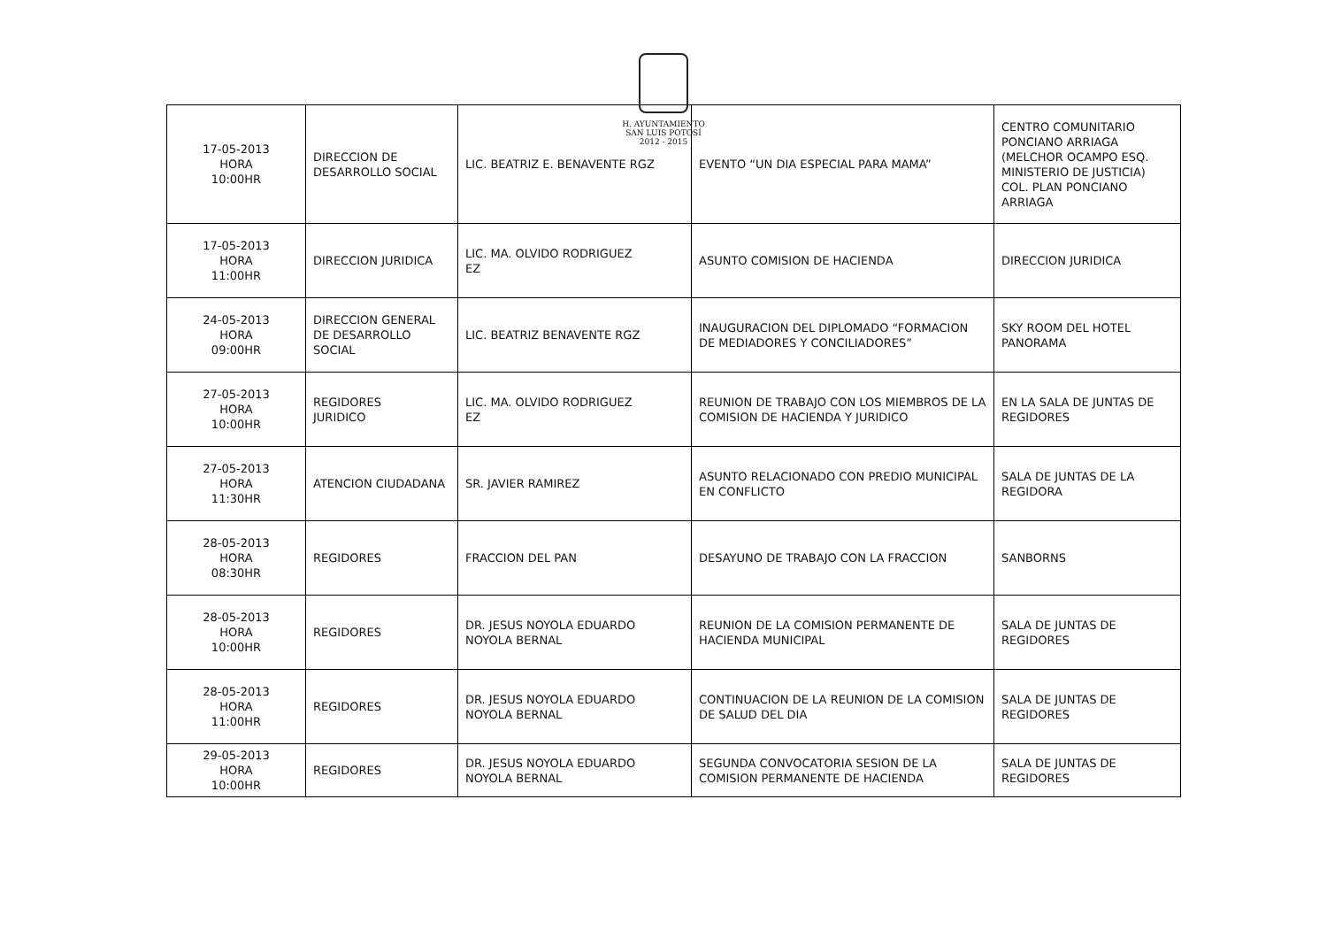H. AYUNTAMIENTO
SAN LUIS POTOSÍ
2012 - 2015
| 17-05-2013 HORA 10:00HR | DIRECCION DE DESARROLLO SOCIAL | LIC. BEATRIZ E. BENAVENTE RGZ | EVENTO “UN DIA ESPECIAL PARA MAMA” | CENTRO COMUNITARIO PONCIANO ARRIAGA (MELCHOR OCAMPO ESQ. MINISTERIO DE JUSTICIA) COL. PLAN PONCIANO ARRIAGA |
| 17-05-2013 HORA 11:00HR | DIRECCION JURIDICA | LIC. MA. OLVIDO RODRIGUEZ EZ | ASUNTO COMISION DE HACIENDA | DIRECCION JURIDICA |
| 24-05-2013 HORA 09:00HR | DIRECCION GENERAL DE DESARROLLO SOCIAL | LIC. BEATRIZ BENAVENTE RGZ | INAUGURACION DEL DIPLOMADO “FORMACION DE MEDIADORES Y CONCILIADORES” | SKY ROOM DEL HOTEL PANORAMA |
| 27-05-2013 HORA 10:00HR | REGIDORES JURIDICO | LIC. MA. OLVIDO RODRIGUEZ EZ | REUNION DE TRABAJO CON LOS MIEMBROS DE LA COMISION DE HACIENDA Y JURIDICO | EN LA SALA DE JUNTAS DE REGIDORES |
| 27-05-2013 HORA 11:30HR | ATENCION CIUDADANA | SR. JAVIER RAMIREZ | ASUNTO RELACIONADO CON PREDIO MUNICIPAL EN CONFLICTO | SALA DE JUNTAS DE LA REGIDORA |
| 28-05-2013 HORA 08:30HR | REGIDORES | FRACCION DEL PAN | DESAYUNO DE TRABAJO CON LA FRACCION | SANBORNS |
| 28-05-2013 HORA 10:00HR | REGIDORES | DR. JESUS NOYOLA EDUARDO NOYOLA BERNAL | REUNION DE LA COMISION PERMANENTE DE HACIENDA MUNICIPAL | SALA DE JUNTAS DE REGIDORES |
| 28-05-2013 HORA 11:00HR | REGIDORES | DR. JESUS NOYOLA EDUARDO NOYOLA BERNAL | CONTINUACION DE LA REUNION DE LA COMISION DE SALUD DEL DIA | SALA DE JUNTAS DE REGIDORES |
| 29-05-2013 HORA 10:00HR | REGIDORES | DR. JESUS NOYOLA EDUARDO NOYOLA BERNAL | SEGUNDA CONVOCATORIA SESION DE LA COMISION PERMANENTE DE HACIENDA | SALA DE JUNTAS DE REGIDORES |